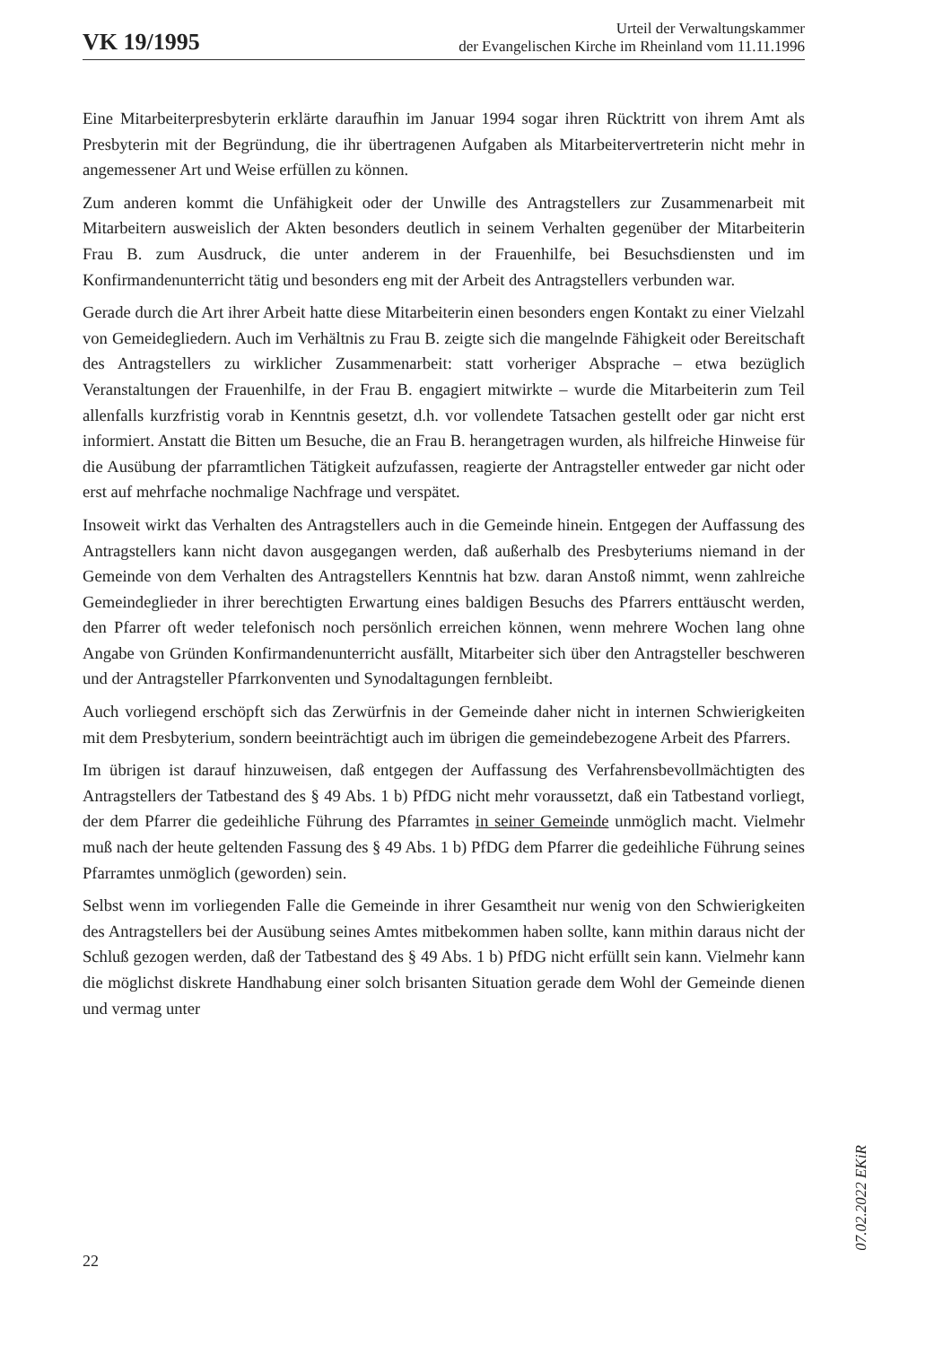VK 19/1995
Urteil der Verwaltungskammer
der Evangelischen Kirche im Rheinland vom 11.11.1996
Eine Mitarbeiterpresbyterin erklärte daraufhin im Januar 1994 sogar ihren Rücktritt von ihrem Amt als Presbyterin mit der Begründung, die ihr übertragenen Aufgaben als Mitarbeitervertreterin nicht mehr in angemessener Art und Weise erfüllen zu können.
Zum anderen kommt die Unfähigkeit oder der Unwille des Antragstellers zur Zusammenarbeit mit Mitarbeitern ausweislich der Akten besonders deutlich in seinem Verhalten gegenüber der Mitarbeiterin Frau B. zum Ausdruck, die unter anderem in der Frauenhilfe, bei Besuchsdiensten und im Konfirmandenunterricht tätig und besonders eng mit der Arbeit des Antragstellers verbunden war.
Gerade durch die Art ihrer Arbeit hatte diese Mitarbeiterin einen besonders engen Kontakt zu einer Vielzahl von Gemeidegliedern. Auch im Verhältnis zu Frau B. zeigte sich die mangelnde Fähigkeit oder Bereitschaft des Antragstellers zu wirklicher Zusammenarbeit: statt vorheriger Absprache – etwa bezüglich Veranstaltungen der Frauenhilfe, in der Frau B. engagiert mitwirkte – wurde die Mitarbeiterin zum Teil allenfalls kurzfristig vorab in Kenntnis gesetzt, d.h. vor vollendete Tatsachen gestellt oder gar nicht erst informiert. Anstatt die Bitten um Besuche, die an Frau B. herangetragen wurden, als hilfreiche Hinweise für die Ausübung der pfarramtlichen Tätigkeit aufzufassen, reagierte der Antragsteller entweder gar nicht oder erst auf mehrfache nochmalige Nachfrage und verspätet.
Insoweit wirkt das Verhalten des Antragstellers auch in die Gemeinde hinein. Entgegen der Auffassung des Antragstellers kann nicht davon ausgegangen werden, daß außerhalb des Presbyteriums niemand in der Gemeinde von dem Verhalten des Antragstellers Kenntnis hat bzw. daran Anstoß nimmt, wenn zahlreiche Gemeindeglieder in ihrer berechtigten Erwartung eines baldigen Besuchs des Pfarrers enttäuscht werden, den Pfarrer oft weder telefonisch noch persönlich erreichen können, wenn mehrere Wochen lang ohne Angabe von Gründen Konfirmandenunterricht ausfällt, Mitarbeiter sich über den Antragsteller beschweren und der Antragsteller Pfarrkonventen und Synodaltagungen fernbleibt.
Auch vorliegend erschöpft sich das Zerwürfnis in der Gemeinde daher nicht in internen Schwierigkeiten mit dem Presbyterium, sondern beeinträchtigt auch im übrigen die gemeindebezogene Arbeit des Pfarrers.
Im übrigen ist darauf hinzuweisen, daß entgegen der Auffassung des Verfahrensbevollmächtigten des Antragstellers der Tatbestand des § 49 Abs. 1 b) PfDG nicht mehr voraussetzt, daß ein Tatbestand vorliegt, der dem Pfarrer die gedeihliche Führung des Pfarramtes in seiner Gemeinde unmöglich macht. Vielmehr muß nach der heute geltenden Fassung des § 49 Abs. 1 b) PfDG dem Pfarrer die gedeihliche Führung seines Pfarramtes unmöglich (geworden) sein.
Selbst wenn im vorliegenden Falle die Gemeinde in ihrer Gesamtheit nur wenig von den Schwierigkeiten des Antragstellers bei der Ausübung seines Amtes mitbekommen haben sollte, kann mithin daraus nicht der Schluß gezogen werden, daß der Tatbestand des § 49 Abs. 1 b) PfDG nicht erfüllt sein kann. Vielmehr kann die möglichst diskrete Handhabung einer solch brisanten Situation gerade dem Wohl der Gemeinde dienen und vermag unter
07.02.2022 EKiR
22